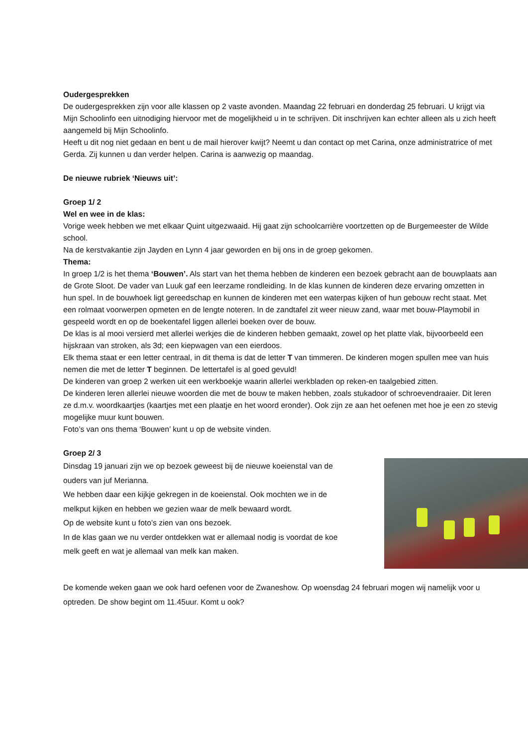Oudergesprekken
De oudergesprekken zijn voor alle klassen op 2 vaste avonden. Maandag 22 februari en donderdag 25 februari. U krijgt via Mijn Schoolinfo een uitnodiging hiervoor met de mogelijkheid u in te schrijven. Dit inschrijven kan echter alleen als u zich heeft aangemeld bij Mijn Schoolinfo.
Heeft u dit nog niet gedaan en bent u de mail hierover kwijt? Neemt u dan contact op met Carina, onze administratrice of met Gerda. Zij kunnen u dan verder helpen. Carina is aanwezig op maandag.
De nieuwe rubriek ‘Nieuws uit’:
Groep 1/ 2
Wel en wee in de klas:
Vorige week hebben we met elkaar Quint uitgezwaaid. Hij gaat zijn schoolcarrière voortzetten op de Burgemeester de Wilde school.
Na de kerstvakantie zijn Jayden en Lynn 4 jaar geworden en bij ons in de groep gekomen.
Thema:
In groep 1/2 is het thema ‘Bouwen’. Als start van het thema hebben de kinderen een bezoek gebracht aan de bouwplaats aan de Grote Sloot. De vader van Luuk gaf een leerzame rondleiding. In de klas kunnen de kinderen deze ervaring omzetten in hun spel. In de bouwhoek ligt gereedschap en kunnen de kinderen met een waterpas kijken of hun gebouw recht staat. Met een rolmaat voorwerpen opmeten en de lengte noteren. In de zandtafel zit weer nieuw zand, waar met bouw-Playmobil in gespeeld wordt en op de boekentafel liggen allerlei boeken over de bouw.
De klas is al mooi versierd met allerlei werkjes die de kinderen hebben gemaakt, zowel op het platte vlak, bijvoorbeeld een hijskraan van stroken, als 3d; een kiepwagen van een eierdoos.
Elk thema staat er een letter centraal, in dit thema is dat de letter T van timmeren. De kinderen mogen spullen mee van huis nemen die met de letter T beginnen. De lettertafel is al goed gevuld!
De kinderen van groep 2 werken uit een werkboekje waarin allerlei werkbladen op reken-en taalgebied zitten.
De kinderen leren allerlei nieuwe woorden die met de bouw te maken hebben, zoals stukadoor of schroevendraaier. Dit leren ze d.m.v. woordkaartjes (kaartjes met een plaatje en het woord eronder). Ook zijn ze aan het oefenen met hoe je een zo stevig mogelijke muur kunt bouwen.
Foto’s van ons thema ‘Bouwen’ kunt u op de website vinden.
Groep 2/ 3
Dinsdag 19 januari zijn we op bezoek geweest bij de nieuwe koeienstal van de ouders van juf Merianna.
We hebben daar een kijkje gekregen in de koeienstal. Ook mochten we in de melkput kijken en hebben we gezien waar de melk bewaard wordt.
Op de website kunt u foto’s zien van ons bezoek.
In de klas gaan we nu verder ontdekken wat er allemaal nodig is voordat de koe melk geeft en wat je allemaal van melk kan maken.
De komende weken gaan we ook hard oefenen voor de Zwaneshow. Op woensdag 24 februari mogen wij namelijk voor u optreden. De show begint om 11.45uur. Komt u ook?